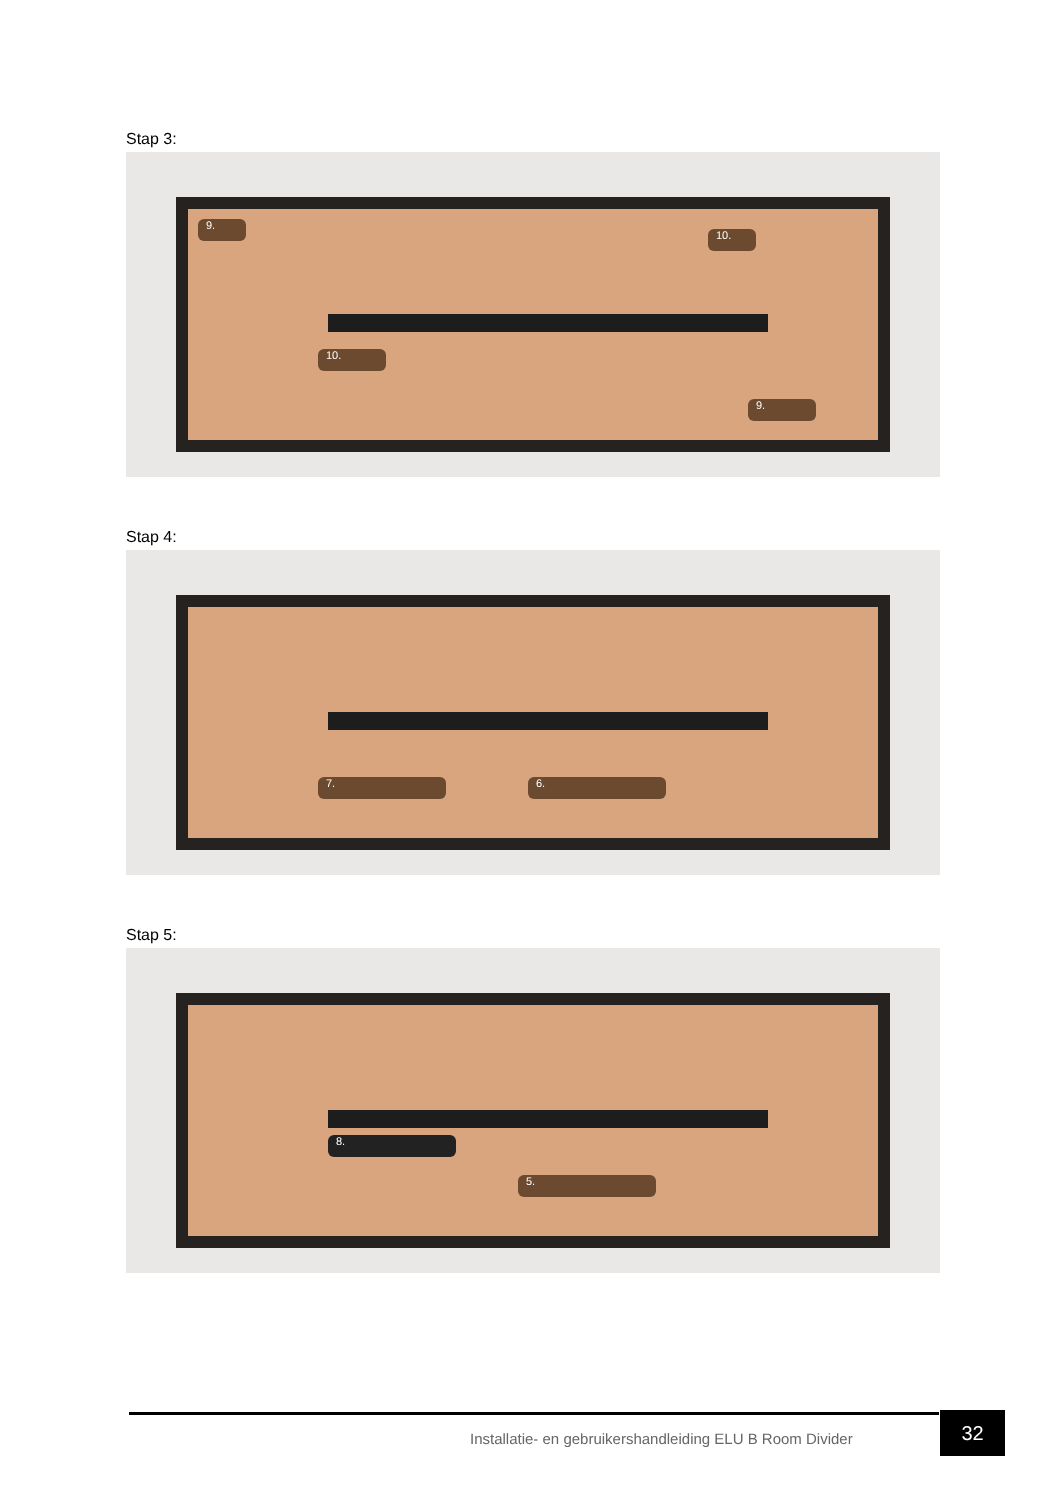Stap 3:
9.
10.
10.
9.
Stap 4:
7. 6.
Stap 5:
8.
5.
Installatie- en gebruikershandleiding ELU B Room Divider
32